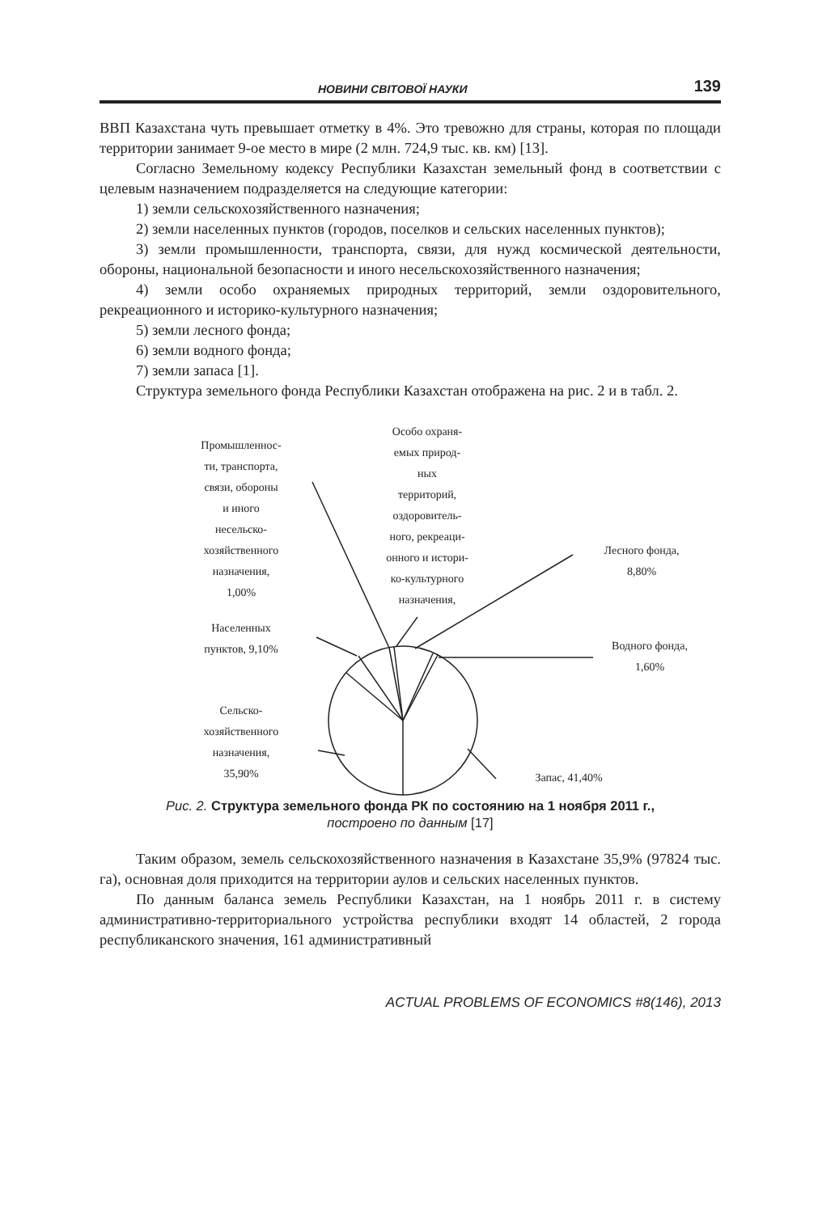НОВИНИ СВІТОВОЇ НАУКИ 139
ВВП Казахстана чуть превышает отметку в 4%. Это тревожно для страны, которая по площади территории занимает 9-ое место в мире (2 млн. 724,9 тыс. кв. км) [13].
Согласно Земельному кодексу Республики Казахстан земельный фонд в соответствии с целевым назначением подразделяется на следующие категории:
1) земли сельскохозяйственного назначения;
2) земли населенных пунктов (городов, поселков и сельских населенных пунктов);
3) земли промышленности, транспорта, связи, для нужд космической деятельности, обороны, национальной безопасности и иного несельскохозяйственного назначения;
4) земли особо охраняемых природных территорий, земли оздоровительного, рекреационного и историко-культурного назначения;
5) земли лесного фонда;
6) земли водного фонда;
7) земли запаса [1].
Структура земельного фонда Республики Казахстан отображена на рис. 2 и в табл. 2.
Промышленнос-
ти, транспорта,
связи, обороны
и иного
несельско-
хозяйственного
назначения,
1,00%
Особо охраня-
емых природ-
ных
территорий,
оздоровитель-
ного, рекреаци-
онного и истори-
ко-культурного
назначения,
Лесного фонда,
8,80%
Водного фонда,
1,60%
Населенных
пунктов, 9,10%
Сельско-
хозяйственного
назначения,
35,90%
Запас, 41,40%
Рис. 2. Структура земельного фонда РК по состоянию на 1 ноября 2011 г.,
построено по данным [17]
Таким образом, земель сельскохозяйственного назначения в Казахстане 35,9% (97824 тыс. га), основная доля приходится на территории аулов и сельских населенных пунктов.
По данным баланса земель Республики Казахстан, на 1 ноябрь 2011 г. в систему административно-территориального устройства республики входят 14 областей, 2 города республиканского значения, 161 административный
ACTUAL PROBLEMS OF ECONOMICS #8(146), 2013